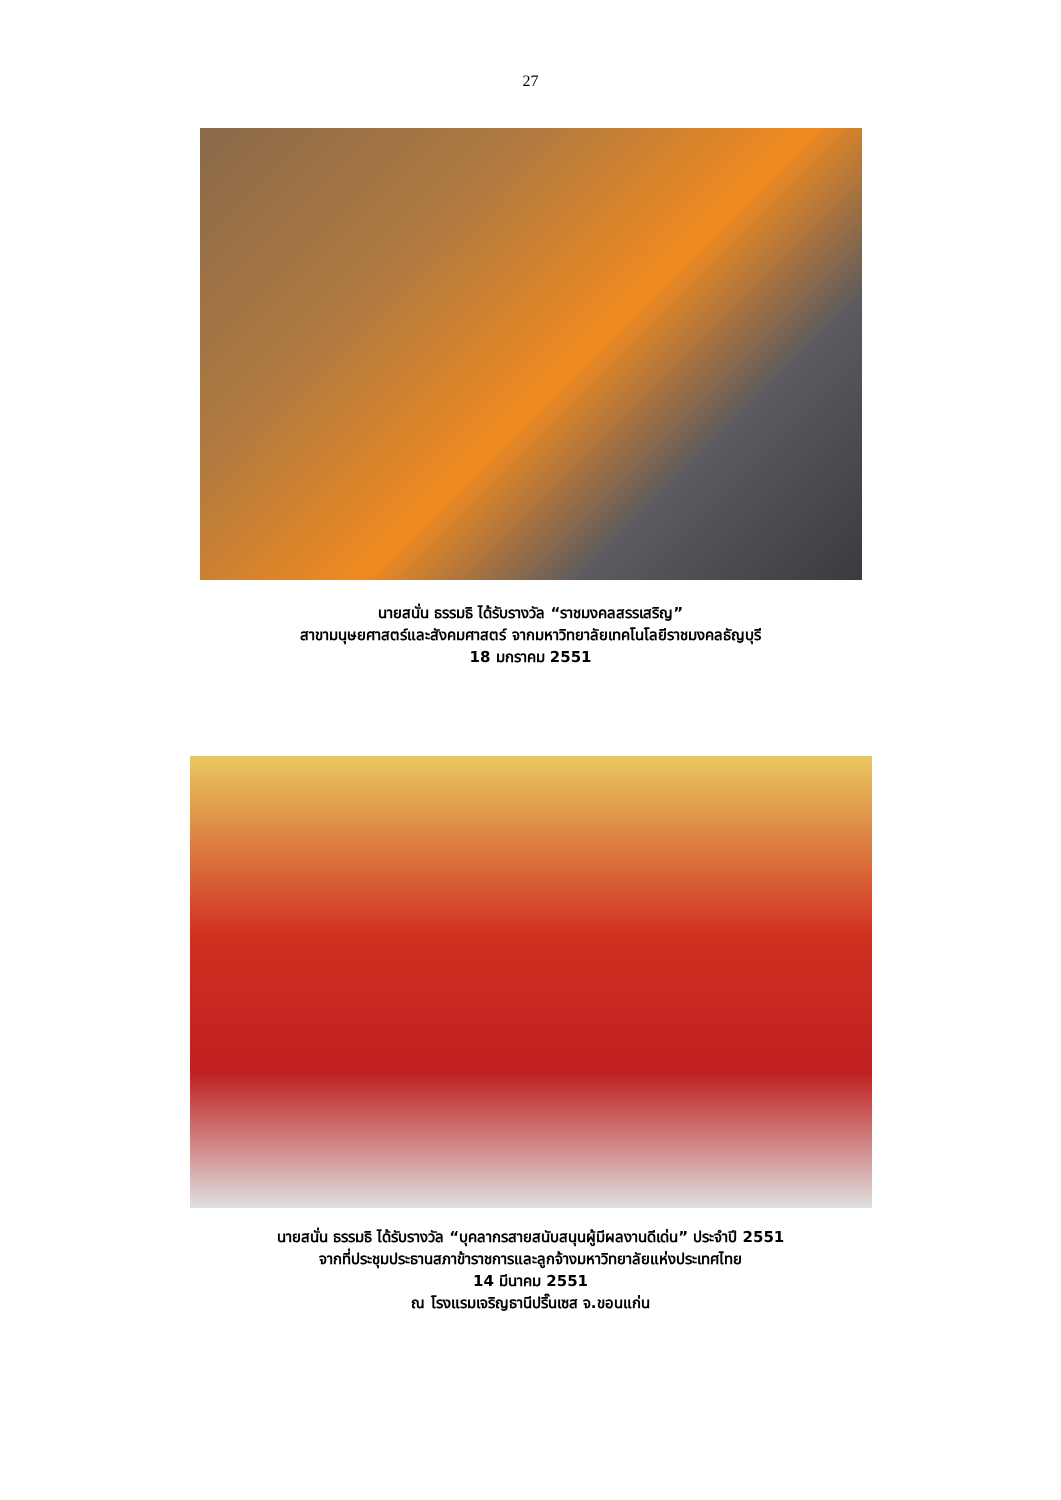27
นายสนั่น ธรรมธิ ได้รับรางวัล “ราชมงคลสรรเสริญ”
สาขามนุษยศาสตร์และสังคมศาสตร์ จากมหาวิทยาลัยเทคโนโลยีราชมงคลธัญบุรี
18 มกราคม 2551
นายสนั่น ธรรมธิ ได้รับรางวัล “บุคลากรสายสนับสนุนผู้มีผลงานดีเด่น” ประจำปี 2551
จากที่ประชุมประธานสภาข้าราชการและลูกจ้างมหาวิทยาลัยแห่งประเทศไทย
14 มีนาคม 2551
ณ โรงแรมเจริญธานีปริ๊นเซส จ.ขอนแก่น